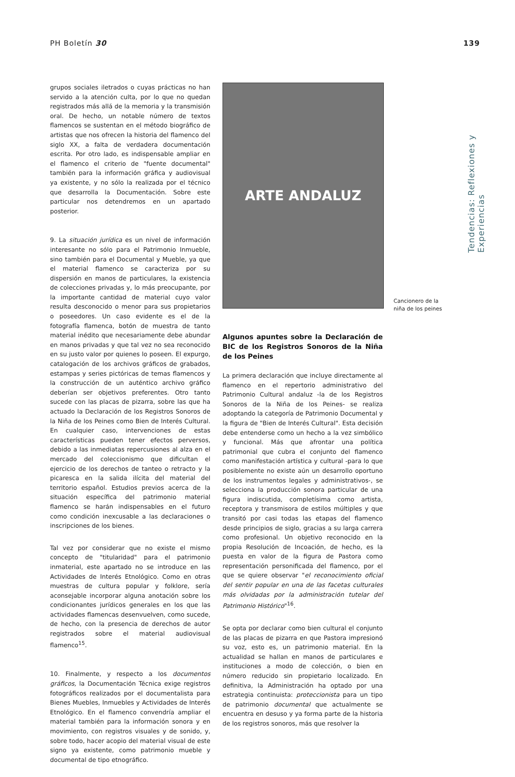PH Boletín 30 139
Tendencias: Reflexiones y Experiencias
grupos sociales iletrados o cuyas prácticas no han servido a la atención culta, por lo que no quedan registrados más allá de la memoria y la transmisión oral. De hecho, un notable número de textos flamencos se sustentan en el método biográfico de artistas que nos ofrecen la historia del flamenco del siglo XX, a falta de verdadera documentación escrita. Por otro lado, es indispensable ampliar en el flamenco el criterio de "fuente documental" también para la información gráfica y audiovisual ya existente, y no sólo la realizada por el técnico que desarrolla la Documentación. Sobre este particular nos detendremos en un apartado posterior.
9. La situación jurídica es un nivel de información interesante no sólo para el Patrimonio Inmueble, sino también para el Documental y Mueble, ya que el material flamenco se caracteriza por su dispersión en manos de particulares, la existencia de colecciones privadas y, lo más preocupante, por la importante cantidad de material cuyo valor resulta desconocido o menor para sus propietarios o poseedores. Un caso evidente es el de la fotografía flamenca, botón de muestra de tanto material inédito que necesariamente debe abundar en manos privadas y que tal vez no sea reconocido en su justo valor por quienes lo poseen. El expurgo, catalogación de los archivos gráficos de grabados, estampas y series pictóricas de temas flamencos y la construcción de un auténtico archivo gráfico deberían ser objetivos preferentes. Otro tanto sucede con las placas de pizarra, sobre las que ha actuado la Declaración de los Registros Sonoros de la Niña de los Peines como Bien de Interés Cultural. En cualquier caso, intervenciones de estas características pueden tener efectos perversos, debido a las inmediatas repercusiones al alza en el mercado del coleccionismo que dificultan el ejercicio de los derechos de tanteo o retracto y la picaresca en la salida ilícita del material del territorio español. Estudios previos acerca de la situación específica del patrimonio material flamenco se harán indispensables en el futuro como condición inexcusable a las declaraciones o inscripciones de los bienes.
Tal vez por considerar que no existe el mismo concepto de "titularidad" para el patrimonio inmaterial, este apartado no se introduce en las Actividades de Interés Etnológico. Como en otras muestras de cultura popular y folklore, sería aconsejable incorporar alguna anotación sobre los condicionantes jurídicos generales en los que las actividades flamencas desenvuelven, como sucede, de hecho, con la presencia de derechos de autor registrados sobre el material audiovisual flamenco<sup>15</sup>.
10. Finalmente, y respecto a los documentos gráficos, la Documentación Técnica exige registros fotográficos realizados por el documentalista para Bienes Muebles, Inmuebles y Actividades de Interés Etnológico. En el flamenco convendría ampliar el material también para la información sonora y en movimiento, con registros visuales y de sonido, y, sobre todo, hacer acopio del material visual de este signo ya existente, como patrimonio mueble y documental de tipo etnográfico.
ARTE ANDALUZ
Algunos apuntes sobre la Declaración de BIC de los Registros Sonoros de la Niña de los Peines
La primera declaración que incluye directamente al flamenco en el repertorio administrativo del Patrimonio Cultural andaluz -la de los Registros Sonoros de la Niña de los Peines- se realiza adoptando la categoría de Patrimonio Documental y la figura de "Bien de Interés Cultural". Esta decisión debe entenderse como un hecho a la vez simbólico y funcional. Más que afrontar una política patrimonial que cubra el conjunto del flamenco como manifestación artística y cultural -para lo que posiblemente no existe aún un desarrollo oportuno de los instrumentos legales y administrativos-, se selecciona la producción sonora particular de una figura indiscutida, completísima como artista, receptora y transmisora de estilos múltiples y que transitó por casi todas las etapas del flamenco desde principios de siglo, gracias a su larga carrera como profesional. Un objetivo reconocido en la propia Resolución de Incoación, de hecho, es la puesta en valor de la figura de Pastora como representación personificada del flamenco, por el que se quiere observar "el reconocimiento oficial del sentir popular en una de las facetas culturales más olvidadas por la administración tutelar del Patrimonio Histórico"<sup>16</sup>.
Se opta por declarar como bien cultural el conjunto de las placas de pizarra en que Pastora impresionó su voz, esto es, un patrimonio material. En la actualidad se hallan en manos de particulares e instituciones a modo de colección, o bien en número reducido sin propietario localizado. En definitiva, la Administración ha optado por una estrategia continuista: proteccionista para un tipo de patrimonio documental que actualmente se encuentra en desuso y ya forma parte de la historia de los registros sonoros, más que resolver la
Cancionero de la
niña de los peines